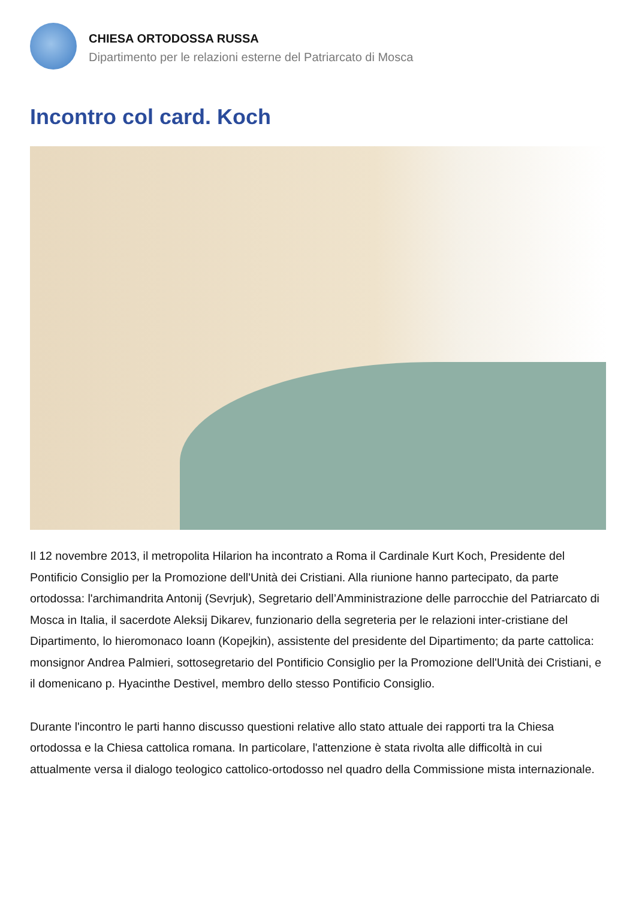CHIESA ORTODOSSA RUSSA
Dipartimento per le relazioni esterne del Patriarcato di Mosca
Incontro col card. Koch
Il 12 novembre 2013, il metropolita Hilarion ha incontrato a Roma il Cardinale Kurt Koch, Presidente del Pontificio Consiglio per la Promozione dell'Unità dei Cristiani. Alla riunione hanno partecipato, da parte ortodossa: l'archimandrita Antonij (Sevrjuk), Segretario dell’Amministrazione delle parrocchie del Patriarcato di Mosca in Italia, il sacerdote Aleksij Dikarev, funzionario della segreteria per le relazioni inter-cristiane del Dipartimento, lo hieromonaco Ioann (Kopejkin), assistente del presidente del Dipartimento; da parte cattolica: monsignor Andrea Palmieri, sottosegretario del Pontificio Consiglio per la Promozione dell'Unità dei Cristiani, e il domenicano p. Hyacinthe Destivel, membro dello stesso Pontificio Consiglio.
Durante l'incontro le parti hanno discusso questioni relative allo stato attuale dei rapporti tra la Chiesa ortodossa e la Chiesa cattolica romana. In particolare, l'attenzione è stata rivolta alle difficoltà in cui attualmente versa il dialogo teologico cattolico-ortodosso nel quadro della Commissione mista internazionale.